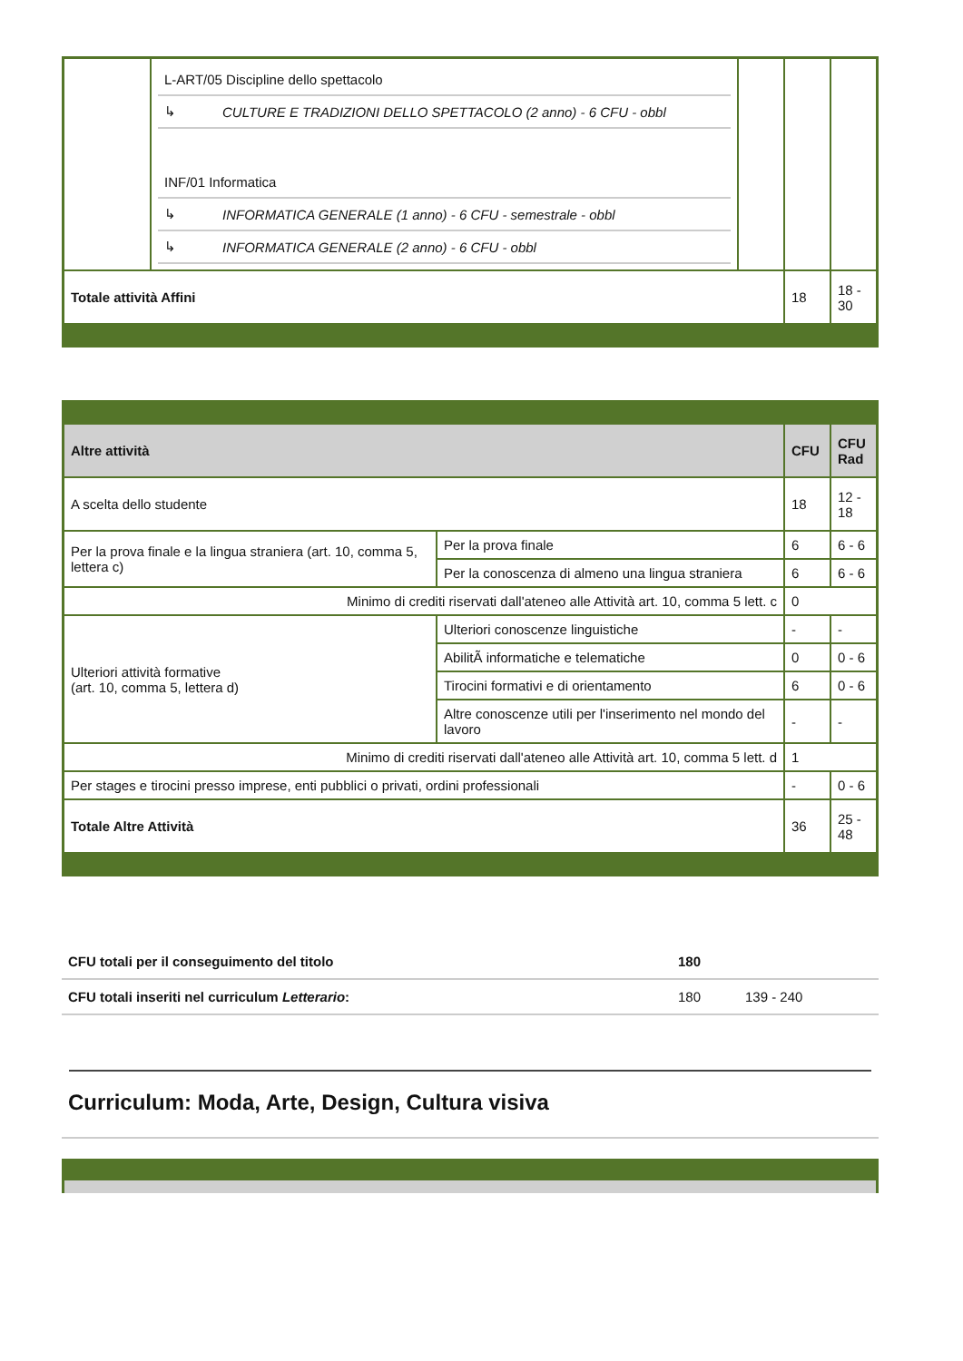| | / L-ART/05 Discipline dello spettacolo / / / ↳ / CULTURE E TRADIZIONI DELLO SPETTACOLO (2 anno) - 6 CFU - obbl / / INF/01 Informatica / / / ↳ / INFORMATICA GENERALE (1 anno) - 6 CFU - semestrale - obbl / / ↳ / INFORMATICA GENERALE (2 anno) - 6 CFU - obbl / | | | |
| Totale attività Affini | | | 18 | 18 - 30 |
| Altre attività | | CFU | CFU Rad |
| --- | --- | --- | --- |
| A scelta dello studente | | 18 | 12 - 18 |
| Per la prova finale e la lingua straniera (art. 10, comma 5, lettera c) | Per la prova finale | 6 | 6 - 6 |
| | Per la conoscenza di almeno una lingua straniera | 6 | 6 - 6 |
| Minimo di crediti riservati dall'ateneo alle Attività art. 10, comma 5 lett. c | | 0 | |
| Ulteriori attività formative (art. 10, comma 5, lettera d) | Ulteriori conoscenze linguistiche | - | - |
| | AbilitÃ informatiche e telematiche | 0 | 0 - 6 |
| | Tirocini formativi e di orientamento | 6 | 0 - 6 |
| | Altre conoscenze utili per l'inserimento nel mondo del lavoro | - | - |
| Minimo di crediti riservati dall'ateneo alle Attività art. 10, comma 5 lett. d | | 1 | |
| Per stages e tirocini presso imprese, enti pubblici o privati, ordini professionali | | - | 0 - 6 |
| Totale Altre Attività | | 36 | 25 - 48 |
| CFU totali per il conseguimento del titolo | 180 | |
| CFU totali inseriti nel curriculum Letterario : | 180 | 139 - 240 |
Curriculum: Moda, Arte, Design, Cultura visiva